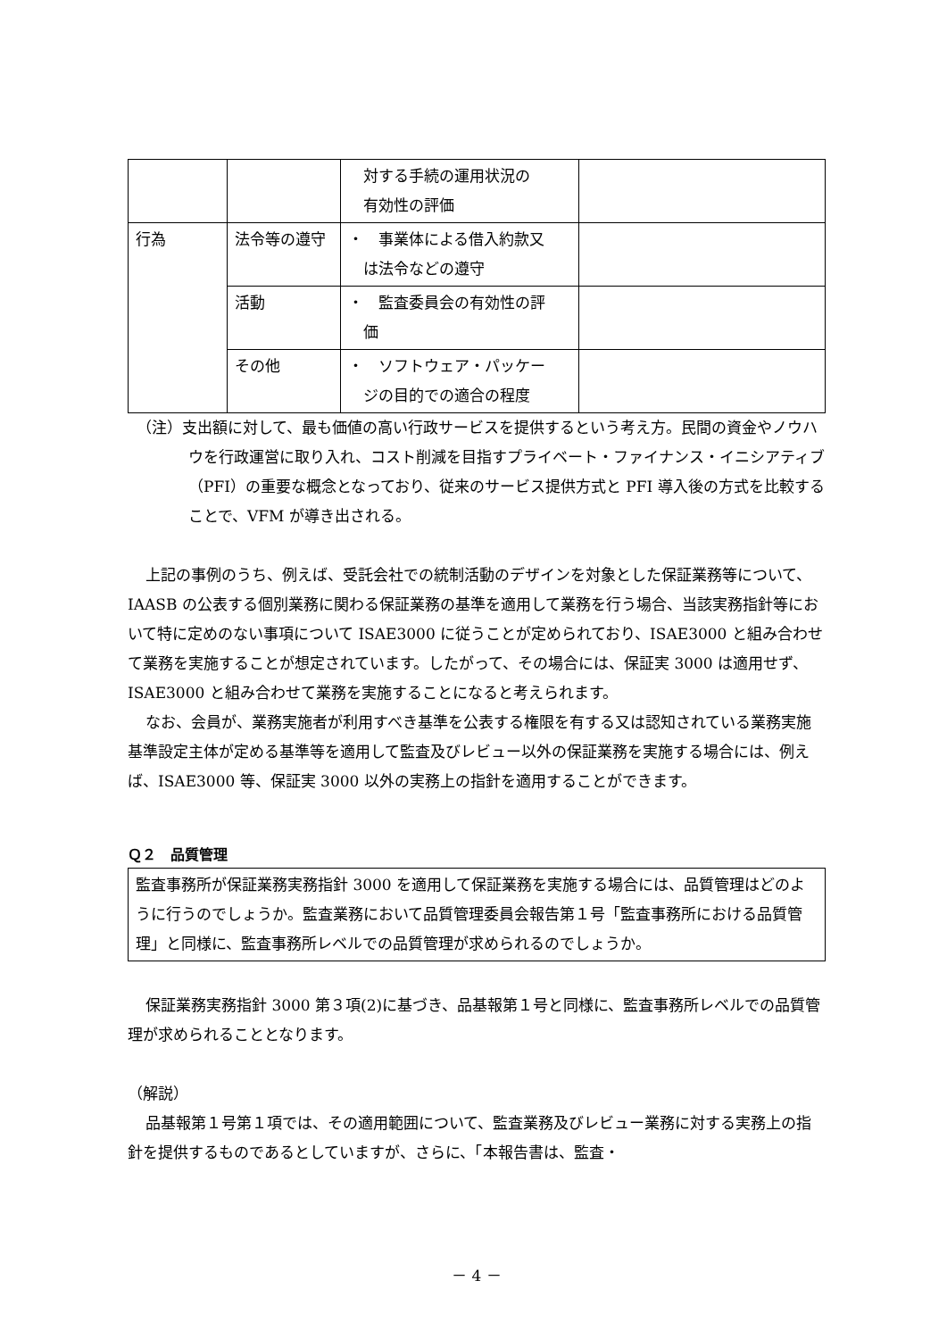| | | 対する手続の運用状況の 有効性の評価 | |
| 行為 | 法令等の遵守 | ・ 事業体による借入約款又 は法令などの遵守 | |
| | 活動 | ・ 監査委員会の有効性の評 価 | |
| | その他 | ・ ソフトウェア・パッケー ジの目的での適合の程度 | |
（注）支出額に対して、最も価値の高い行政サービスを提供するという考え方。民間の資金やノウハウを行政運営に取り入れ、コスト削減を目指すプライベート・ファイナンス・イニシアティブ（PFI）の重要な概念となっており、従来のサービス提供方式と PFI 導入後の方式を比較することで、VFM が導き出される。
上記の事例のうち、例えば、受託会社での統制活動のデザインを対象とした保証業務等について、IAASB の公表する個別業務に関わる保証業務の基準を適用して業務を行う場合、当該実務指針等において特に定めのない事項について ISAE3000 に従うことが定められており、ISAE3000 と組み合わせて業務を実施することが想定されています。したがって、その場合には、保証実 3000 は適用せず、ISAE3000 と組み合わせて業務を実施することになると考えられます。
なお、会員が、業務実施者が利用すべき基準を公表する権限を有する又は認知されている業務実施基準設定主体が定める基準等を適用して監査及びレビュー以外の保証業務を実施する場合には、例えば、ISAE3000 等、保証実 3000 以外の実務上の指針を適用することができます。
Ｑ２　品質管理
監査事務所が保証業務実務指針 3000 を適用して保証業務を実施する場合には、品質管理はどのように行うのでしょうか。監査業務において品質管理委員会報告第１号「監査事務所における品質管理」と同様に、監査事務所レベルでの品質管理が求められるのでしょうか。
保証業務実務指針 3000 第３項(2)に基づき、品基報第１号と同様に、監査事務所レベルでの品質管理が求められることとなります。
（解説）
品基報第１号第１項では、その適用範囲について、監査業務及びレビュー業務に対する実務上の指針を提供するものであるとしていますが、さらに、「本報告書は、監査・
－ 4 －